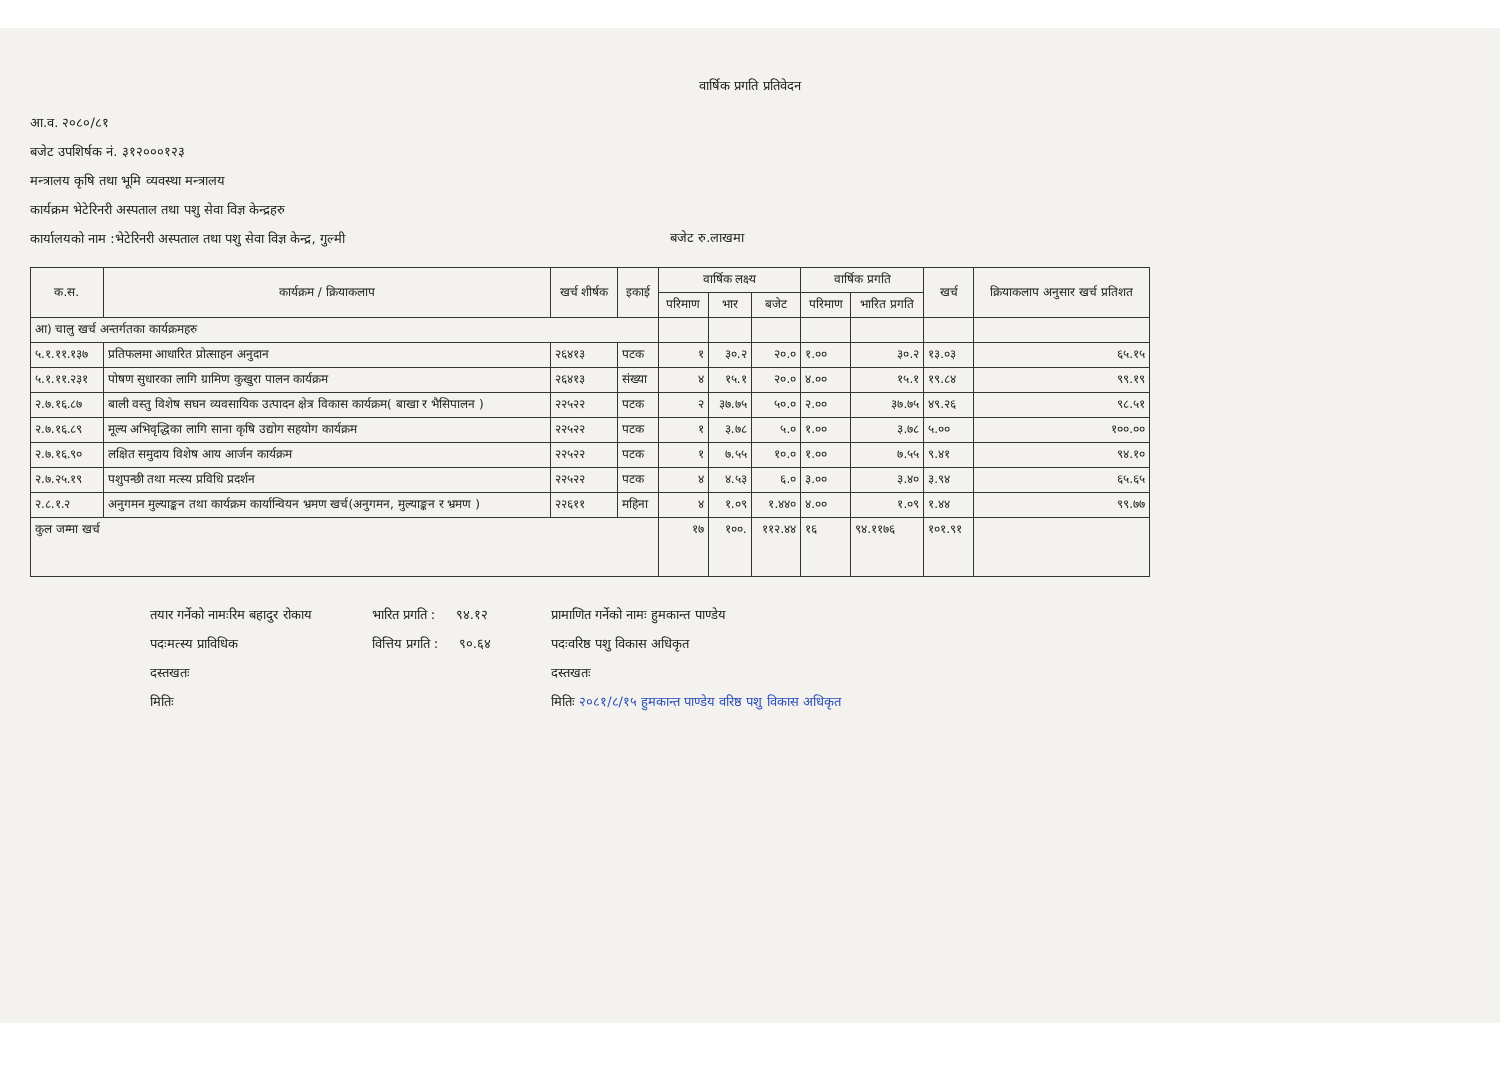वार्षिक प्रगति प्रतिवेदन
आ.व. २०८०/८१
बजेट उपशिर्षक नं. ३१२०००१२३
मन्त्रालय कृषि तथा भूमि व्यवस्था मन्त्रालय
कार्यक्रम भेटेरिनरी अस्पताल तथा पशु सेवा विज्ञ केन्द्रहरु
कार्यालयको नाम :भेटेरिनरी अस्पताल तथा पशु सेवा विज्ञ केन्द्र, गुल्मी
बजेट रु.लाखमा
| क.स. | कार्यक्रम / क्रियाकलाप | खर्च शीर्षक | इकाई | वार्षिक लक्ष्य | | | वार्षिक प्रगति | | खर्च | क्रियाकलाप अनुसार खर्च प्रतिशत |
| --- | --- | --- | --- | --- | --- | --- | --- | --- | --- | --- |
| | | | | परिमाण | भार | बजेट | परिमाण | भारित प्रगति | | |
| आ) चालु खर्च अन्तर्गतका कार्यक्रमहरु | | | | | | | | | | |
| ५.१.११.१३७ | प्रतिफलमा आधारित प्रोत्साहन अनुदान | २६४१३ | पटक | १ | ३०.२ | २०.० | १.०० | ३०.२ | १३.०३ | ६५.१५ |
| ५.१.११.२३१ | पोषण सुधारका लागि ग्रामिण कुखुरा पालन कार्यक्रम | २६४१३ | संख्या | ४ | १५.१ | २०.० | ४.०० | १५.१ | १९.८४ | ९९.१९ |
| २.७.१६.८७ | बाली वस्तु विशेष सघन व्यवसायिक उत्पादन क्षेत्र विकास कार्यक्रम( बाखा र भैसिपालन ) | २२५२२ | पटक | २ | ३७.७५ | ५०.० | २.०० | ३७.७५ | ४९.२६ | ९८.५१ |
| २.७.१६.८९ | मूल्य अभिवृद्धिका लागि साना कृषि उद्योग सहयोग कार्यक्रम | २२५२२ | पटक | १ | ३.७८ | ५.० | १.०० | ३.७८ | ५.०० | १००.०० |
| २.७.१६.९० | लक्षित समुदाय विशेष आय आर्जन कार्यक्रम | २२५२२ | पटक | १ | ७.५५ | १०.० | १.०० | ७.५५ | ९.४१ | ९४.१० |
| २.७.२५.१९ | पशुपन्छी तथा मत्स्य प्रविधि प्रदर्शन | २२५२२ | पटक | ४ | ४.५३ | ६.० | ३.०० | ३.४० | ३.९४ | ६५.६५ |
| २.८.१.२ | अनुगमन मुल्याङ्कन तथा कार्यक्रम कार्यान्वियन भ्रमण खर्च(अनुगमन, मुल्याङ्कन र भ्रमण ) | २२६११ | महिना | ४ | १.०९ | १.४४० | ४.०० | १.०९ | १.४४ | ९९.७७ |
| कुल जम्मा खर्च | | | | १७ | १००. | ११२.४४ | १६ | ९४.११७६ | १०१.९१ | |
तयार गर्नेको नामःरिम बहादुर रोकाय
पदःमत्स्य प्राविधिक
दस्तखतः
मितिः
भारित प्रगति : ९४.१२
वित्तिय प्रगति : ९०.६४
प्रामाणित गर्नेको नामः हुमकान्त पाण्डेय
पदःवरिष्ठ पशु विकास अधिकृत
दस्तखतः
मितिः २०८१/८/१५ हुमकान्त पाण्डेय वरिष्ठ पशु विकास अधिकृत